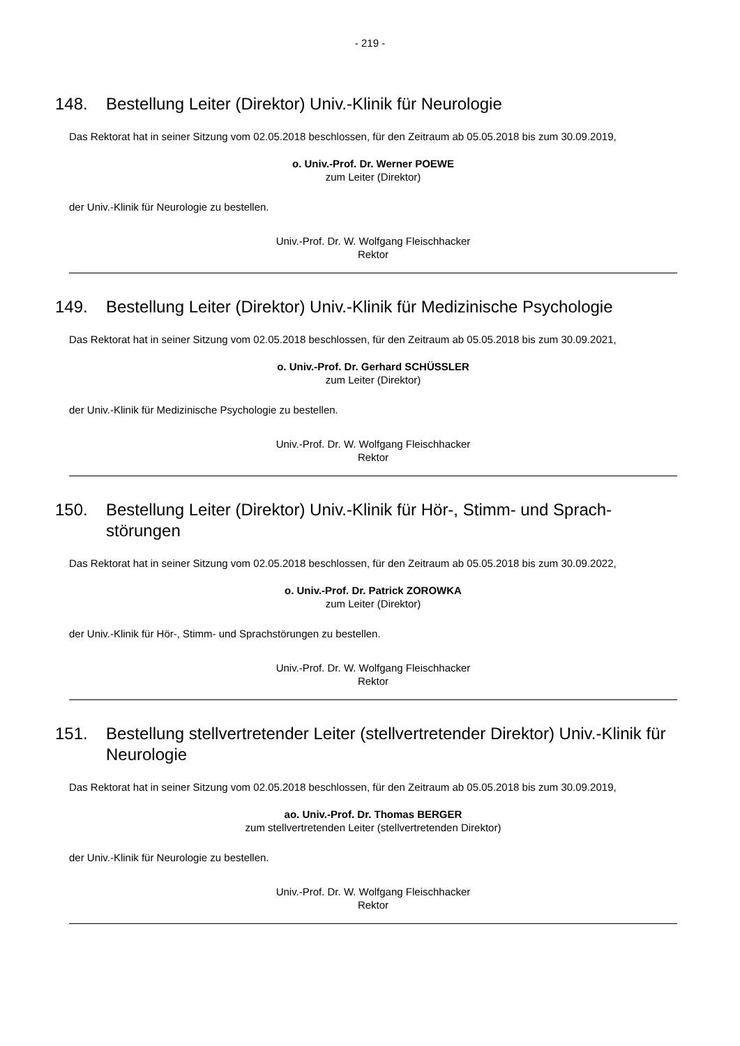- 219 -
148. Bestellung Leiter (Direktor) Univ.-Klinik für Neurologie
Das Rektorat hat in seiner Sitzung vom 02.05.2018 beschlossen, für den Zeitraum ab 05.05.2018 bis zum 30.09.2019,
o. Univ.-Prof. Dr. Werner POEWE
zum Leiter (Direktor)
der Univ.-Klinik für Neurologie zu bestellen.
Univ.-Prof. Dr. W. Wolfgang Fleischhacker
Rektor
149. Bestellung Leiter (Direktor) Univ.-Klinik für Medizinische Psychologie
Das Rektorat hat in seiner Sitzung vom 02.05.2018 beschlossen, für den Zeitraum ab 05.05.2018 bis zum 30.09.2021,
o. Univ.-Prof. Dr. Gerhard SCHÜSSLER
zum Leiter (Direktor)
der Univ.-Klinik für Medizinische Psychologie zu bestellen.
Univ.-Prof. Dr. W. Wolfgang Fleischhacker
Rektor
150. Bestellung Leiter (Direktor) Univ.-Klinik für Hör-, Stimm- und Sprach-störungen
Das Rektorat hat in seiner Sitzung vom 02.05.2018 beschlossen, für den Zeitraum ab 05.05.2018 bis zum 30.09.2022,
o. Univ.-Prof. Dr. Patrick ZOROWKA
zum Leiter (Direktor)
der Univ.-Klinik für Hör-, Stimm- und Sprachstörungen zu bestellen.
Univ.-Prof. Dr. W. Wolfgang Fleischhacker
Rektor
151. Bestellung stellvertretender Leiter (stellvertretender Direktor) Univ.-Klinik für Neurologie
Das Rektorat hat in seiner Sitzung vom 02.05.2018 beschlossen, für den Zeitraum ab 05.05.2018 bis zum 30.09.2019,
ao. Univ.-Prof. Dr. Thomas BERGER
zum stellvertretenden Leiter (stellvertretenden Direktor)
der Univ.-Klinik für Neurologie zu bestellen.
Univ.-Prof. Dr. W. Wolfgang Fleischhacker
Rektor